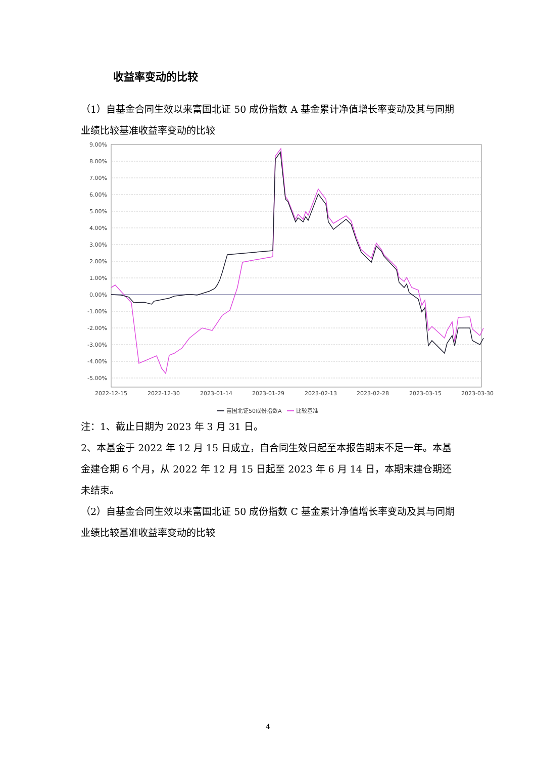收益率变动的比较
（1）自基金合同生效以来富国北证 50 成份指数 A 基金累计净值增长率变动及其与同期业绩比较基准收益率变动的比较
9.00%
8.00%
7.00%
6.00%
5.00%
4.00%
3.00%
2.00%
1.00%
0.00%
-1.00%
-2.00%
-3.00%
-4.00%
-5.00%
2022-12-15
2022-12-30
2023-01-14
2023-01-29
2023-02-13
2023-02-28
2023-03-15
2023-03-30
富国北证50成份指数A
比较基准
注：1、截止日期为 2023 年 3 月 31 日。
2、本基金于 2022 年 12 月 15 日成立，自合同生效日起至本报告期末不足一年。本基金建仓期 6 个月，从 2022 年 12 月 15 日起至 2023 年 6 月 14 日，本期末建仓期还未结束。
（2）自基金合同生效以来富国北证 50 成份指数 C 基金累计净值增长率变动及其与同期业绩比较基准收益率变动的比较
4